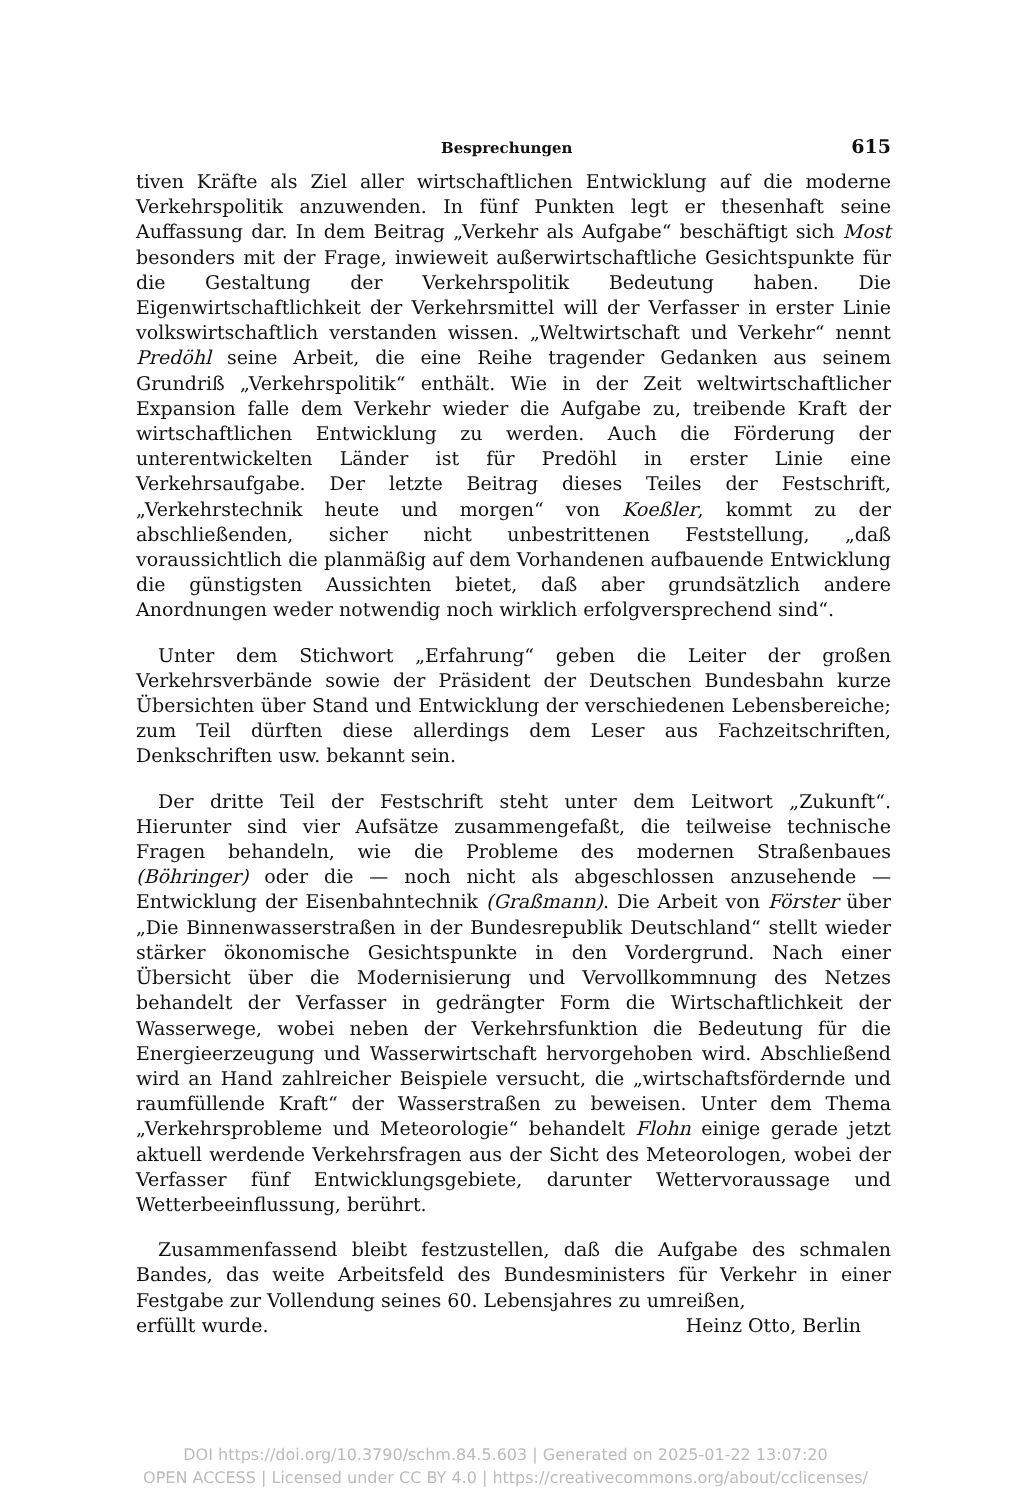Besprechungen 615
tiven Kräfte als Ziel aller wirtschaftlichen Entwicklung auf die moderne Verkehrspolitik anzuwenden. In fünf Punkten legt er thesenhaft seine Auffassung dar. In dem Beitrag „Verkehr als Aufgabe“ beschäftigt sich Most besonders mit der Frage, inwieweit außerwirtschaftliche Gesichtspunkte für die Gestaltung der Verkehrspolitik Bedeutung haben. Die Eigenwirtschaftlichkeit der Verkehrsmittel will der Verfasser in erster Linie volkswirtschaftlich verstanden wissen. „Weltwirtschaft und Verkehr“ nennt Predöhl seine Arbeit, die eine Reihe tragender Gedanken aus seinem Grundriß „Verkehrspolitik“ enthält. Wie in der Zeit weltwirtschaftlicher Expansion falle dem Verkehr wieder die Aufgabe zu, treibende Kraft der wirtschaftlichen Entwicklung zu werden. Auch die Förderung der unterentwickelten Länder ist für Predöhl in erster Linie eine Verkehrsaufgabe. Der letzte Beitrag dieses Teiles der Festschrift, „Verkehrstechnik heute und morgen“ von Koeßler, kommt zu der abschließenden, sicher nicht unbestrittenen Feststellung, „daß voraussichtlich die planmäßig auf dem Vorhandenen aufbauende Entwicklung die günstigsten Aussichten bietet, daß aber grundsätzlich andere Anordnungen weder notwendig noch wirklich erfolgversprechend sind“.
Unter dem Stichwort „Erfahrung“ geben die Leiter der großen Verkehrsverbände sowie der Präsident der Deutschen Bundesbahn kurze Übersichten über Stand und Entwicklung der verschiedenen Lebensbereiche; zum Teil dürften diese allerdings dem Leser aus Fachzeitschriften, Denkschriften usw. bekannt sein.
Der dritte Teil der Festschrift steht unter dem Leitwort „Zukunft“. Hierunter sind vier Aufsätze zusammengefaßt, die teilweise technische Fragen behandeln, wie die Probleme des modernen Straßenbaues (Böhringer) oder die — noch nicht als abgeschlossen anzusehende — Entwicklung der Eisenbahntechnik (Graßmann). Die Arbeit von Förster über „Die Binnenwasserstraßen in der Bundesrepublik Deutschland“ stellt wieder stärker ökonomische Gesichtspunkte in den Vordergrund. Nach einer Übersicht über die Modernisierung und Vervollkommnung des Netzes behandelt der Verfasser in gedrängter Form die Wirtschaftlichkeit der Wasserwege, wobei neben der Verkehrsfunktion die Bedeutung für die Energieerzeugung und Wasserwirtschaft hervorgehoben wird. Abschließend wird an Hand zahlreicher Beispiele versucht, die „wirtschaftsfördernde und raumfüllende Kraft“ der Wasserstraßen zu beweisen. Unter dem Thema „Verkehrsprobleme und Meteorologie“ behandelt Flohn einige gerade jetzt aktuell werdende Verkehrsfragen aus der Sicht des Meteorologen, wobei der Verfasser fünf Entwicklungsgebiete, darunter Wettervoraussage und Wetterbeeinflussung, berührt.
Zusammenfassend bleibt festzustellen, daß die Aufgabe des schmalen Bandes, das weite Arbeitsfeld des Bundesministers für Verkehr in einer Festgabe zur Vollendung seines 60. Lebensjahres zu umreißen,
erfüllt wurde. Heinz Otto, Berlin
DOI https://doi.org/10.3790/schm.84.5.603 | Generated on 2025-01-22 13:07:20
OPEN ACCESS | Licensed under CC BY 4.0 | https://creativecommons.org/about/cclicenses/